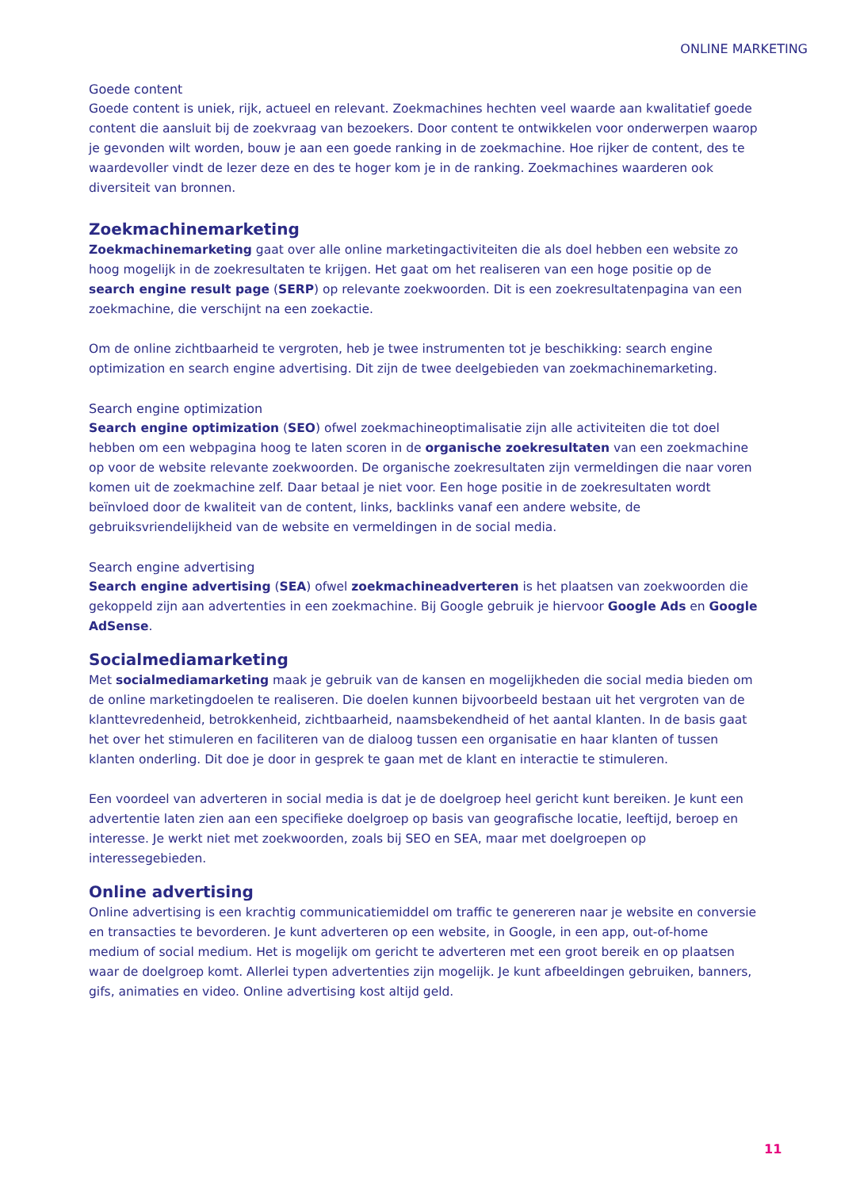ONLINE MARKETING
Goede content
Goede content is uniek, rijk, actueel en relevant. Zoekmachines hechten veel waarde aan kwalitatief goede content die aansluit bij de zoekvraag van bezoekers. Door content te ontwikkelen voor onderwerpen waarop je gevonden wilt worden, bouw je aan een goede ranking in de zoekmachine. Hoe rijker de content, des te waardevoller vindt de lezer deze en des te hoger kom je in de ranking. Zoekmachines waarderen ook diversiteit van bronnen.
Zoekmachinemarketing
Zoekmachinemarketing gaat over alle online marketingactiviteiten die als doel hebben een website zo hoog mogelijk in de zoekresultaten te krijgen. Het gaat om het realiseren van een hoge positie op de search engine result page (SERP) op relevante zoekwoorden. Dit is een zoekresultatenpagina van een zoekmachine, die verschijnt na een zoekactie.
Om de online zichtbaarheid te vergroten, heb je twee instrumenten tot je beschikking: search engine optimization en search engine advertising. Dit zijn de twee deelgebieden van zoekmachinemarketing.
Search engine optimization
Search engine optimization (SEO) ofwel zoekmachineoptimalisatie zijn alle activiteiten die tot doel hebben om een webpagina hoog te laten scoren in de organische zoekresultaten van een zoekmachine op voor de website relevante zoekwoorden. De organische zoekresultaten zijn vermeldingen die naar voren komen uit de zoekmachine zelf. Daar betaal je niet voor. Een hoge positie in de zoekresultaten wordt beïnvloed door de kwaliteit van de content, links, backlinks vanaf een andere website, de gebruiksvriendelijkheid van de website en vermeldingen in de social media.
Search engine advertising
Search engine advertising (SEA) ofwel zoekmachineadverteren is het plaatsen van zoekwoorden die gekoppeld zijn aan advertenties in een zoekmachine. Bij Google gebruik je hiervoor Google Ads en Google AdSense.
Socialmediamarketing
Met socialmediamarketing maak je gebruik van de kansen en mogelijkheden die social media bieden om de online marketingdoelen te realiseren. Die doelen kunnen bijvoorbeeld bestaan uit het vergroten van de klanttevredenheid, betrokkenheid, zichtbaarheid, naamsbekendheid of het aantal klanten. In de basis gaat het over het stimuleren en faciliteren van de dialoog tussen een organisatie en haar klanten of tussen klanten onderling. Dit doe je door in gesprek te gaan met de klant en interactie te stimuleren.
Een voordeel van adverteren in social media is dat je de doelgroep heel gericht kunt bereiken. Je kunt een advertentie laten zien aan een specifieke doelgroep op basis van geografische locatie, leeftijd, beroep en interesse. Je werkt niet met zoekwoorden, zoals bij SEO en SEA, maar met doelgroepen op interessegebieden.
Online advertising
Online advertising is een krachtig communicatiemiddel om traffic te genereren naar je website en conversie en transacties te bevorderen. Je kunt adverteren op een website, in Google, in een app, out-of-home medium of social medium. Het is mogelijk om gericht te adverteren met een groot bereik en op plaatsen waar de doelgroep komt. Allerlei typen advertenties zijn mogelijk. Je kunt afbeeldingen gebruiken, banners, gifs, animaties en video. Online advertising kost altijd geld.
11